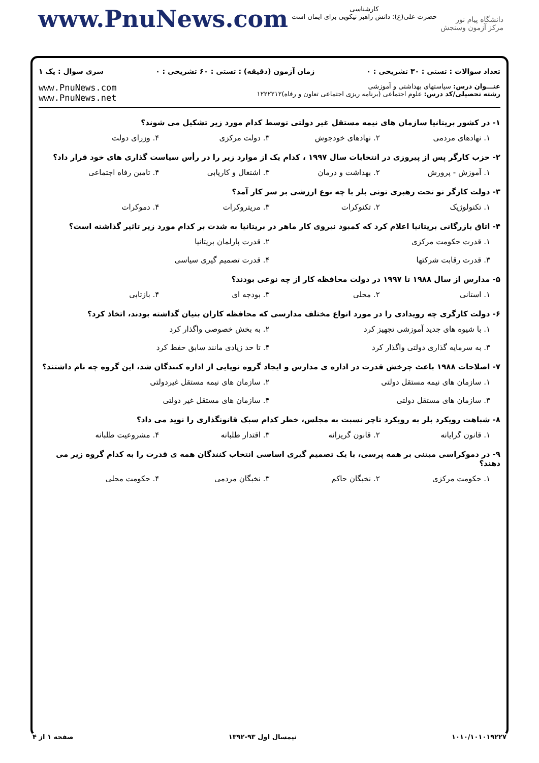www.PnuNews.com
کارشناسی
حضرت علی(ع): دانش راهبر نیکویی برای ایمان است
دانشگاه پیام نور
مرکز آزمون وسنجش
تعداد سوالات : تستی : ۳۰ تشریحی : ۰ زمان آزمون (دقیقه) : تستی : ۶۰ تشریحی : ۰ سری سوال : یک ۱
عنـــوان درس: سیاستهای بهداشتی و آموزشی
رشته تحصیلی/کد درس: علوم اجتماعی (برنامه ریزی اجتماعی تعاون و رفاه)۱۲۲۲۲۱۲
www.PnuNews.com
www.PnuNews.net
۱- در کشور بریتانیا سازمان های نیمه مستقل غیر دولتی توسط کدام مورد زیر تشکیل می شوند؟
۱. نهادهای مردمی ۲. نهادهای خودجوش ۳. دولت مرکزی ۴. وزرای دولت
۲- حزب کارگر پس از پیروزی در انتخابات سال ۱۹۹۷ ، کدام یک از موارد زیر را در رأس سیاست گذاری های خود قرار داد؟
۱. آموزش - پرورش ۲. بهداشت و درمان ۳. اشتغال و کاریابی ۴. تامین رفاه اجتماعی
۳- دولت کارگر نو تحت رهبری تونی بلر با چه نوع ارزشی بر سر کار آمد؟
۱. تکنولوژیک ۲. تکنوکرات ۳. مریتروکرات ۴. دموکرات
۴- اتاق بازرگانی بریتانیا اعلام کرد که کمبود نیروی کار ماهر در بریتانیا به شدت بر کدام مورد زیر تاثیر گذاشته است؟
۱. قدرت حکومت مرکزی ۲. قدرت پارلمان بریتانیا ۳. قدرت رقابت شرکتها ۴. قدرت تصمیم گیری سیاسی
۵- مدارس از سال ۱۹۸۸ تا ۱۹۹۷ در دولت محافظه کار از چه نوعی بودند؟
۱. استانی ۲. محلی ۳. بودجه ای ۴. بازتابی
۶- دولت کارگری چه رویدادی را در مورد انواع مختلف مدارسی که محافظه کاران بنیان گذاشته بودند، اتخاذ کرد؟
۱. با شیوه های جدید آموزشی تجهیز کرد ۲. به بخش خصوصی واگذار کرد ۳. به سرمایه گذاری دولتی واگذار کرد ۴. تا حد زیادی مانند سابق حفظ کرد
۷- اصلاحات ۱۹۸۸ باعث چرخش قدرت در اداره ی مدارس و ایجاد گروه نوپایی از اداره کنندگان شد، این گروه چه نام داشتند؟
۱. سازمان های نیمه مستقل دولتی ۲. سازمان های نیمه مستقل غیردولتی ۳. سازمان های مستقل دولتی ۴. سازمان های مستقل غیر دولتی
۸- شباهت رویکرد بلر به رویکرد تاچر نسبت به مجلس، خطر کدام سبک قانونگذاری را نوید می داد؟
۱. قانون گرایانه ۲. قانون گریزانه ۳. اقتدار طلبانه ۴. مشروعیت طلبانه
۹- در دموکراسی مبتنی بر همه پرسی، با یک تصمیم گیری اساسی انتخاب کنندگان همه ی قدرت را به کدام گروه زیر می دهند؟
۱. حکومت مرکزی ۲. نخبگان حاکم ۳. نخبگان مردمی ۴. حکومت محلی
۱۰۱۰/۱۰۱۰۱۹۲۲۷ نیمسال اول ۹۳-۱۳۹۲ صفحه ۱ از ۴